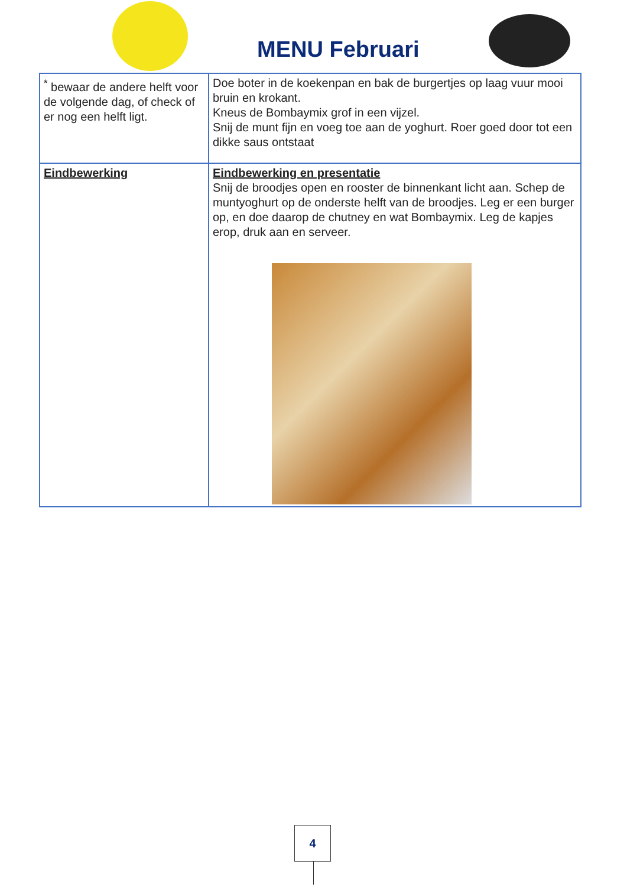MENU Februari
| <sup>*</sup> bewaar de andere helft voor de volgende dag, of check of er nog een helft ligt. | Doe boter in de koekenpan en bak de burgertjes op laag vuur mooi bruin en krokant. Kneus de Bombaymix grof in een vijzel. Snij de munt fijn en voeg toe aan de yoghurt. Roer goed door tot een dikke saus ontstaat |
| Eindbewerking | Eindbewerking en presentatie Snij de broodjes open en rooster de binnenkant licht aan. Schep de muntyoghurt op de onderste helft van de broodjes. Leg er een burger op, en doe daarop de chutney en wat Bombaymix. Leg de kapjes erop, druk aan en serveer. |
4